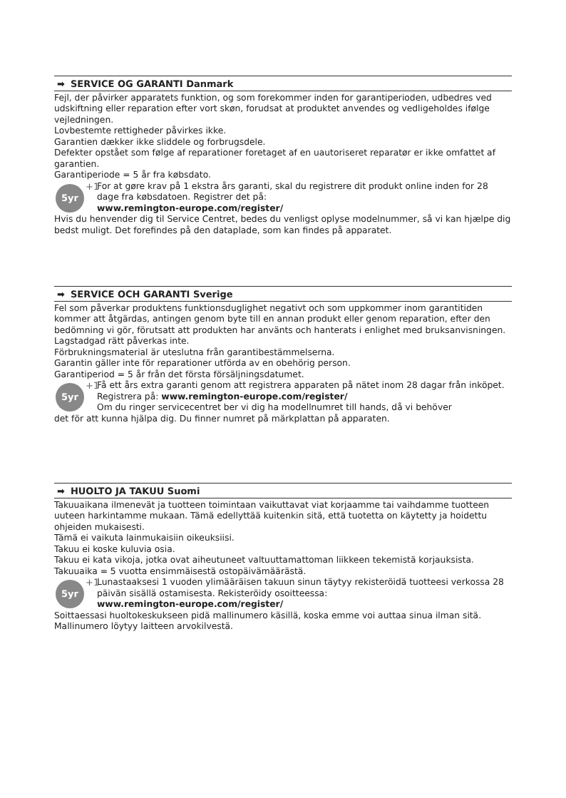➡ SERVICE OG GARANTI Danmark
Fejl, der påvirker apparatets funktion, og som forekommer inden for garantiperioden, udbedres ved udskiftning eller reparation efter vort skøn, forudsat at produktet anvendes og vedligeholdes ifølge vejledningen.
Lovbestemte rettigheder påvirkes ikke.
Garantien dækker ikke sliddele og forbrugsdele.
Defekter opstået som følge af reparationer foretaget af en uautoriseret reparatør er ikke omfattet af garantien.
Garantiperiode = 5 år fra købsdato.
5yr +1
For at gøre krav på 1 ekstra års garanti, skal du registrere dit produkt online inden for 28 dage fra købsdatoen. Registrer det på:
www.remington-europe.com/register/
Hvis du henvender dig til Service Centret, bedes du venligst oplyse modelnummer, så vi kan hjælpe dig bedst muligt. Det forefindes på den dataplade, som kan findes på apparatet.
➡ SERVICE OCH GARANTI Sverige
Fel som påverkar produktens funktionsduglighet negativt och som uppkommer inom garantitiden kommer att åtgärdas, antingen genom byte till en annan produkt eller genom reparation, efter den bedömning vi gör, förutsatt att produkten har använts och hanterats i enlighet med bruksanvisningen.
Lagstadgad rätt påverkas inte.
Förbrukningsmaterial är uteslutna från garantibestämmelserna.
Garantin gäller inte för reparationer utförda av en obehörig person.
Garantiperiod = 5 år från det första försäljningsdatumet.
5yr +1
Få ett års extra garanti genom att registrera apparaten på nätet inom 28 dagar från inköpet. Registrera på: www.remington-europe.com/register/
Om du ringer servicecentret ber vi dig ha modellnumret till hands, då vi behöver
det för att kunna hjälpa dig. Du finner numret på märkplattan på apparaten.
➡ HUOLTO JA TAKUU Suomi
Takuuaikana ilmenevät ja tuotteen toimintaan vaikuttavat viat korjaamme tai vaihdamme tuotteen uuteen harkintamme mukaan. Tämä edellyttää kuitenkin sitä, että tuotetta on käytetty ja hoidettu ohjeiden mukaisesti.
Tämä ei vaikuta lainmukaisiin oikeuksiisi.
Takuu ei koske kuluvia osia.
Takuu ei kata vikoja, jotka ovat aiheutuneet valtuuttamattoman liikkeen tekemistä korjauksista.
Takuuaika = 5 vuotta ensimmäisestä ostopäivämäärästä.
5yr +1
Lunastaaksesi 1 vuoden ylimääräisen takuun sinun täytyy rekisteröidä tuotteesi verkossa 28 päivän sisällä ostamisesta. Rekisteröidy osoitteessa:
www.remington-europe.com/register/
Soittaessasi huoltokeskukseen pidä mallinumero käsillä, koska emme voi auttaa sinua ilman sitä. Mallinumero löytyy laitteen arvokilvestä.